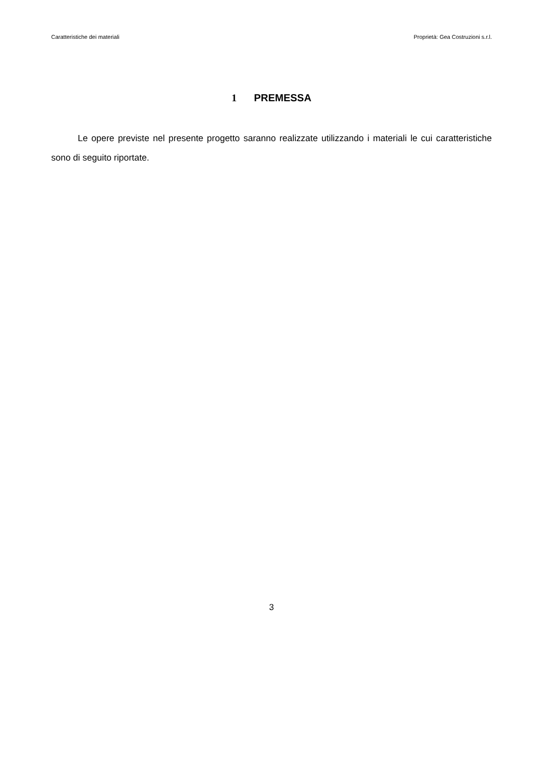Caratteristiche dei materiali Proprietà: Gea Costruzioni s.r.l.
1 PREMESSA
Le opere previste nel presente progetto saranno realizzate utilizzando i materiali le cui caratteristiche sono di seguito riportate.
3